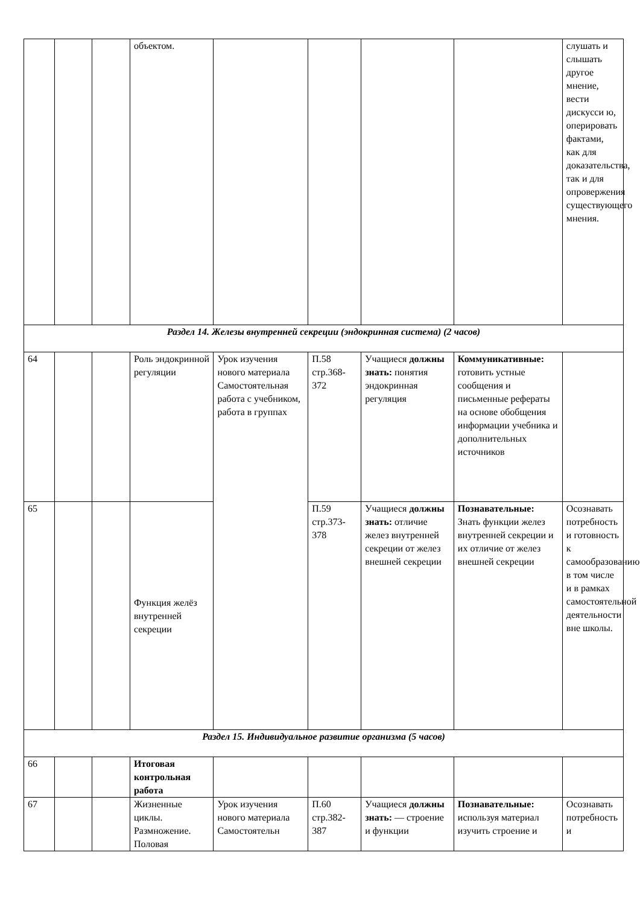| | | | объектом. | | | | | слушать и слышать другое мнение, вести дискусси ю, оперировать фактами, как для доказательства, так и для опровержения существующего мнения. |
| Раздел 14. Железы внутренней секреции (эндокринная система) (2 часов) | | | | | | | | |
| 64 | | | Роль эндокринной регуляции | Урок изучения нового материала Самостоятельная работа с учебником, работа в группах | П.58 стр.368-372 | Учащиеся должны знать: понятия эндокринная регуляция | Коммуникативные: готовить устные сообщения и письменные рефераты на основе обобщения информации учебника и дополнительных источников | |
| 65 | | | Функция желёз внутренней секреции | | П.59 стр.373-378 | Учащиеся должны знать: отличие желез внутренней секреции от желез внешней секреции | Познавательные: Знать функции желез внутренней секреции и их отличие от желез внешней секреции | Осознавать потребность и готовность к самообразованию, в том числе и в рамках самостоятельной деятельности вне школы. |
| Раздел 15. Индивидуальное развитие организма (5 часов) | | | | | | | | |
| 66 | | | Итоговая контрольная работа | | | | | |
| 67 | | | Жизненные циклы. Размножение. Половая | Урок изучения нового материала Самостоятельн | П.60 стр.382-387 | Учащиеся должны знать: — строение и функции | Познавательные: используя материал изучить строение и | Осознавать потребность и |